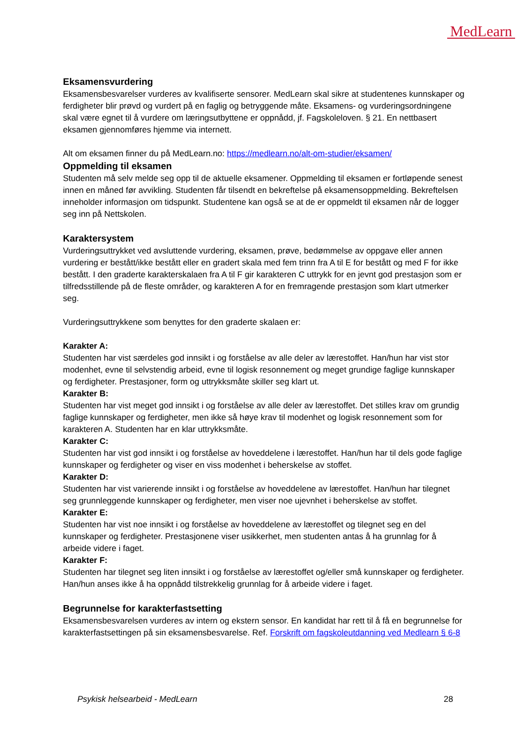MedLearn
Eksamensvurdering
Eksamensbesvarelser vurderes av kvalifiserte sensorer. MedLearn skal sikre at studentenes kunnskaper og ferdigheter blir prøvd og vurdert på en faglig og betryggende måte. Eksamens- og vurderingsordningene skal være egnet til å vurdere om læringsutbyttene er oppnådd, jf. Fagskoleloven. § 21. En nettbasert eksamen gjennomføres hjemme via internett.
Alt om eksamen finner du på MedLearn.no: https://medlearn.no/alt-om-studier/eksamen/
Oppmelding til eksamen
Studenten må selv melde seg opp til de aktuelle eksamener. Oppmelding til eksamen er fortløpende senest innen en måned før avvikling. Studenten får tilsendt en bekreftelse på eksamensoppmelding. Bekreftelsen inneholder informasjon om tidspunkt. Studentene kan også se at de er oppmeldt til eksamen når de logger seg inn på Nettskolen.
Karaktersystem
Vurderingsuttrykket ved avsluttende vurdering, eksamen, prøve, bedømmelse av oppgave eller annen vurdering er bestått/ikke bestått eller en gradert skala med fem trinn fra A til E for bestått og med F for ikke bestått. I den graderte karakterskalaen fra A til F gir karakteren C uttrykk for en jevnt god prestasjon som er tilfredsstillende på de fleste områder, og karakteren A for en fremragende prestasjon som klart utmerker seg.
Vurderingsuttrykkene som benyttes for den graderte skalaen er:
Karakter A:
Studenten har vist særdeles god innsikt i og forståelse av alle deler av lærestoffet. Han/hun har vist stor modenhet, evne til selvstendig arbeid, evne til logisk resonnement og meget grundige faglige kunnskaper og ferdigheter. Prestasjoner, form og uttrykksmåte skiller seg klart ut.
Karakter B:
Studenten har vist meget god innsikt i og forståelse av alle deler av lærestoffet. Det stilles krav om grundig faglige kunnskaper og ferdigheter, men ikke så høye krav til modenhet og logisk resonnement som for karakteren A. Studenten har en klar uttrykksmåte.
Karakter C:
Studenten har vist god innsikt i og forståelse av hoveddelene i lærestoffet. Han/hun har til dels gode faglige kunnskaper og ferdigheter og viser en viss modenhet i beherskelse av stoffet.
Karakter D:
Studenten har vist varierende innsikt i og forståelse av hoveddelene av lærestoffet. Han/hun har tilegnet seg grunnleggende kunnskaper og ferdigheter, men viser noe ujevnhet i beherskelse av stoffet.
Karakter E:
Studenten har vist noe innsikt i og forståelse av hoveddelene av lærestoffet og tilegnet seg en del kunnskaper og ferdigheter. Prestasjonene viser usikkerhet, men studenten antas å ha grunnlag for å arbeide videre i faget.
Karakter F:
Studenten har tilegnet seg liten innsikt i og forståelse av lærestoffet og/eller små kunnskaper og ferdigheter. Han/hun anses ikke å ha oppnådd tilstrekkelig grunnlag for å arbeide videre i faget.
Begrunnelse for karakterfastsetting
Eksamensbesvarelsen vurderes av intern og ekstern sensor. En kandidat har rett til å få en begrunnelse for karakterfastsettingen på sin eksamensbesvarelse. Ref. Forskrift om fagskoleutdanning ved Medlearn § 6-8
Psykisk helsearbeid - MedLearn 28